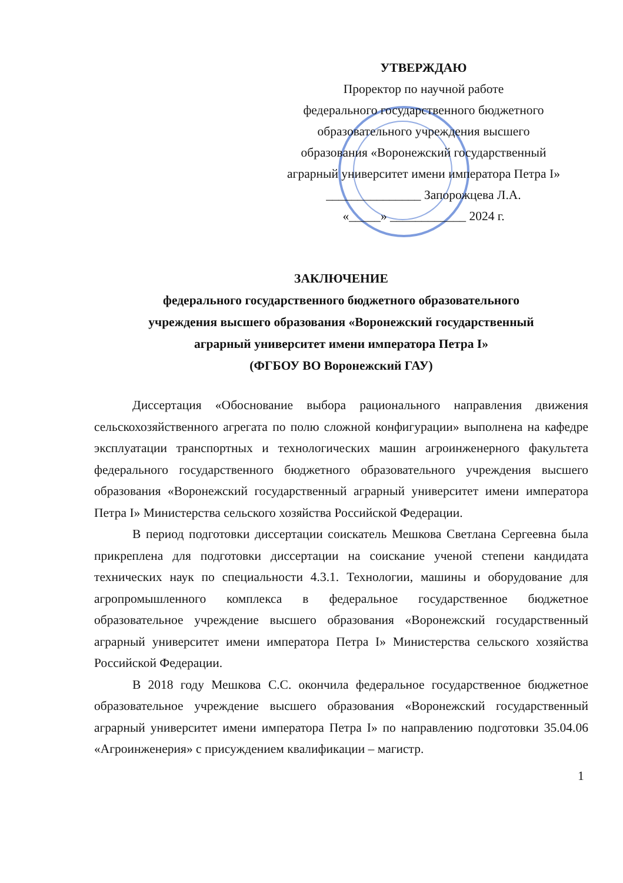УТВЕРЖДАЮ
Проректор по научной работе
федерального государственного бюджетного
образовательного учреждения высшего
образования «Воронежский государственный
аграрный университет имени императора Петра I»
_______________ Запорожцева Л.А.
«_____» ____________ 2024 г.
ЗАКЛЮЧЕНИЕ
федерального государственного бюджетного образовательного
учреждения высшего образования «Воронежский государственный
аграрный университет имени императора Петра I»
(ФГБОУ ВО Воронежский ГАУ)
Диссертация «Обоснование выбора рационального направления движения сельскохозяйственного агрегата по полю сложной конфигурации» выполнена на кафедре эксплуатации транспортных и технологических машин агроинженерного факультета федерального государственного бюджетного образовательного учреждения высшего образования «Воронежский государственный аграрный университет имени императора Петра I» Министерства сельского хозяйства Российской Федерации.
В период подготовки диссертации соискатель Мешкова Светлана Сергеевна была прикреплена для подготовки диссертации на соискание ученой степени кандидата технических наук по специальности 4.3.1. Технологии, машины и оборудование для агропромышленного комплекса в федеральное государственное бюджетное образовательное учреждение высшего образования «Воронежский государственный аграрный университет имени императора Петра I» Министерства сельского хозяйства Российской Федерации.
В 2018 году Мешкова С.С. окончила федеральное государственное бюджетное образовательное учреждение высшего образования «Воронежский государственный аграрный университет имени императора Петра I» по направлению подготовки 35.04.06 «Агроинженерия» с присуждением квалификации – магистр.
1